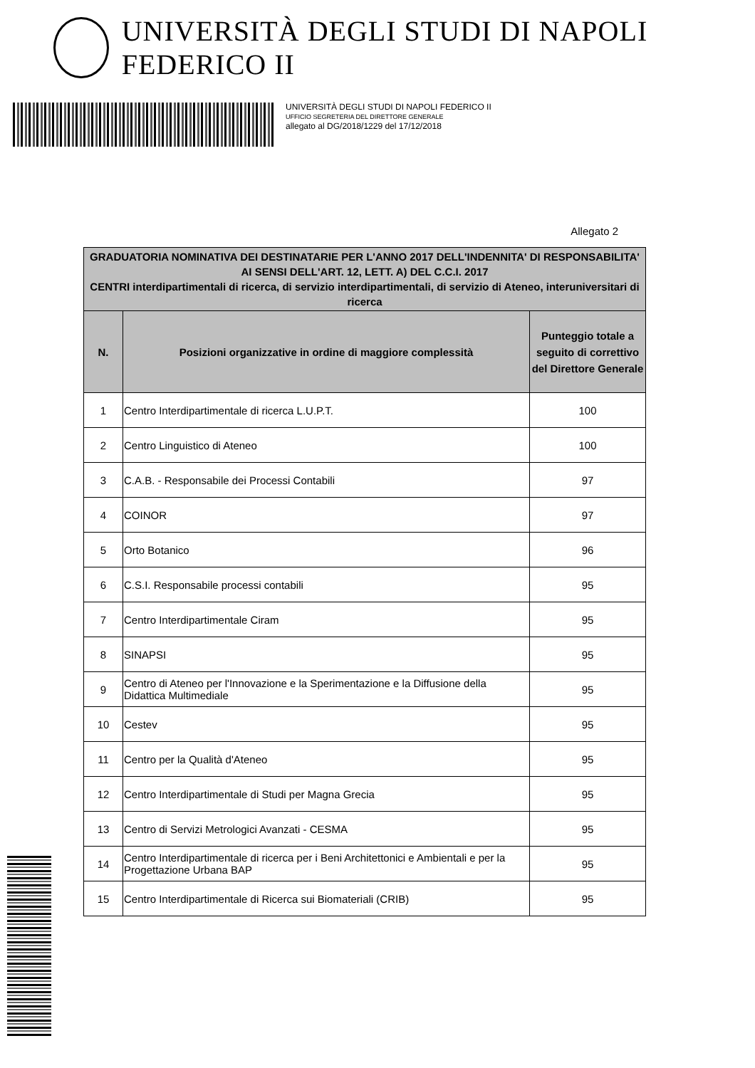UNIVERSITÀ DEGLI STUDI DI NAPOLI FEDERICO II
UNIVERSITÀ DEGLI STUDI DI NAPOLI FEDERICO II
UFFICIO SEGRETERIA DEL DIRETTORE GENERALE
allegato al DG/2018/1229 del 17/12/2018
Allegato 2
| GRADUATORIA NOMINATIVA DEI DESTINATARIE PER L'ANNO 2017 DELL'INDENNITA' DI RESPONSABILITA' AI SENSI DELL'ART. 12, LETT. A) DEL C.C.I. 2017 CENTRI interdipartimentali di ricerca, di servizio interdipartimentali, di servizio di Ateneo, interuniversitari di ricerca | | |
| --- | --- | --- |
| N. | Posizioni organizzative in ordine di maggiore complessità | Punteggio totale a seguito di correttivo del Direttore Generale |
| 1 | Centro Interdipartimentale di ricerca L.U.P.T. | 100 |
| 2 | Centro Linguistico di Ateneo | 100 |
| 3 | C.A.B. - Responsabile dei Processi Contabili | 97 |
| 4 | COINOR | 97 |
| 5 | Orto Botanico | 96 |
| 6 | C.S.I. Responsabile processi contabili | 95 |
| 7 | Centro Interdipartimentale Ciram | 95 |
| 8 | SINAPSI | 95 |
| 9 | Centro di Ateneo per l'Innovazione e la Sperimentazione e la Diffusione della Didattica Multimediale | 95 |
| 10 | Cestev | 95 |
| 11 | Centro per la Qualità d'Ateneo | 95 |
| 12 | Centro Interdipartimentale di Studi per Magna Grecia | 95 |
| 13 | Centro di Servizi Metrologici Avanzati - CESMA | 95 |
| 14 | Centro Interdipartimentale di ricerca per i Beni Architettonici e Ambientali e per la Progettazione Urbana BAP | 95 |
| 15 | Centro Interdipartimentale di Ricerca sui Biomateriali (CRIB) | 95 |